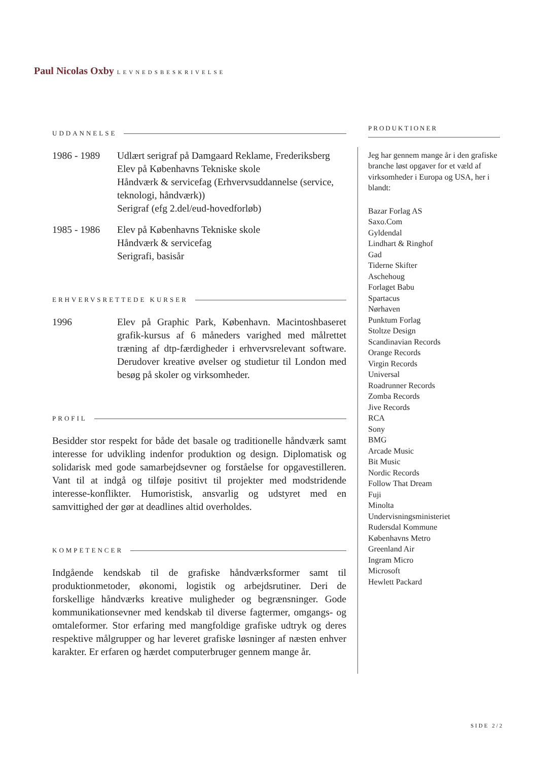Paul Nicolas Oxby LEVNEDSBESKRIVELSE
UDDANNELSE
1986 - 1989
Udlært serigraf på Damgaard Reklame, Frederiksberg
Elev på Københavns Tekniske skole
Håndværk & servicefag (Erhvervsuddannelse (service, teknologi, håndværk))
Serigraf (efg 2.del/eud-hovedforløb)
1985 - 1986
Elev på Københavns Tekniske skole
Håndværk & servicefag
Serigrafi, basisår
ERHVERVSRETTEDE KURSER
1996 Elev på Graphic Park, København. Macintoshbaseret grafik-kursus af 6 måneders varighed med målrettet træning af dtp-færdigheder i erhvervsrelevant software. Derudover kreative øvelser og studietur til London med besøg på skoler og virksomheder.
PROFIL
Besidder stor respekt for både det basale og traditionelle håndværk samt interesse for udvikling indenfor produktion og design. Diplomatisk og solidarisk med gode samarbejdsevner og forståelse for opgavestilleren. Vant til at indgå og tilføje positivt til projekter med modstridende interesse-konflikter. Humoristisk, ansvarlig og udstyret med en samvittighed der gør at deadlines altid overholdes.
KOMPETENCER
Indgående kendskab til de grafiske håndværksformer samt til produktionmetoder, økonomi, logistik og arbejdsrutiner. Deri de forskellige håndværks kreative muligheder og begrænsninger. Gode kommunikationsevner med kendskab til diverse fagtermer, omgangs- og omtaleformer. Stor erfaring med mangfoldige grafiske udtryk og deres respektive målgrupper og har leveret grafiske løsninger af næsten enhver karakter. Er erfaren og hærdet computerbruger gennem mange år.
PRODUKTIONER
Jeg har gennem mange år i den grafiske branche løst opgaver for et væld af virksomheder i Europa og USA, her i blandt:
Bazar Forlag AS
Saxo.Com
Gyldendal
Lindhart & Ringhof
Gad
Tiderne Skifter
Aschehoug
Forlaget Babu
Spartacus
Nørhaven
Punktum Forlag
Stoltze Design
Scandinavian Records
Orange Records
Virgin Records
Universal
Roadrunner Records
Zomba Records
Jive Records
RCA
Sony
BMG
Arcade Music
Bit Music
Nordic Records
Follow That Dream
Fuji
Minolta
Undervisningsministeriet
Rudersdal Kommune
Københavns Metro
Greenland Air
Ingram Micro
Microsoft
Hewlett Packard
SIDE 2/2